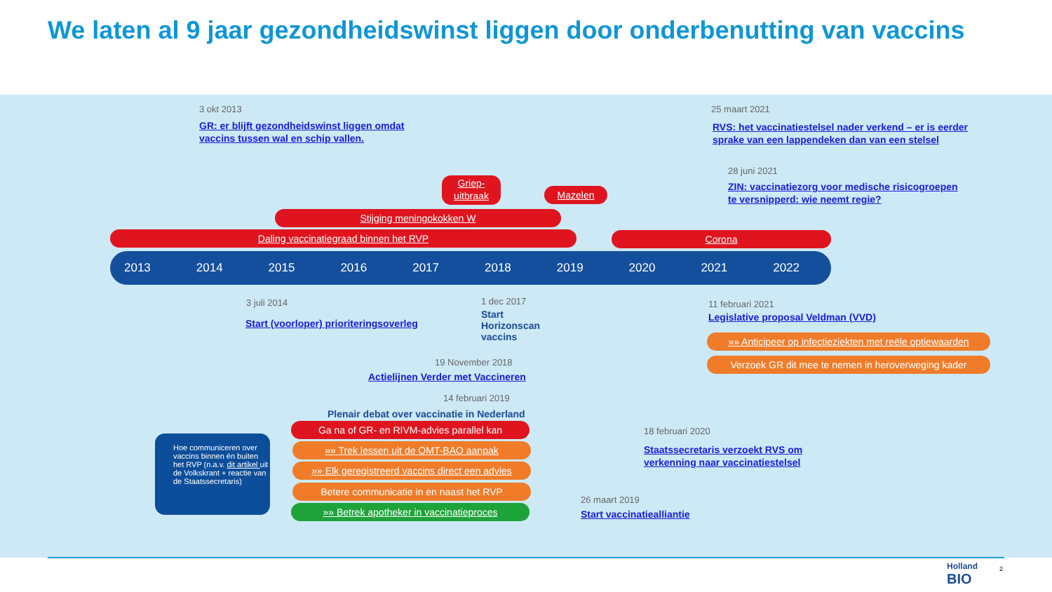We laten al 9 jaar gezondheidswinst liggen door onderbenutting van vaccins
3 okt 2013
GR: er blijft gezondheidswinst liggen omdat
vaccins tussen wal en schip vallen.
25 maart 2021
RVS: het vaccinatiestelsel nader verkend – er is eerder
sprake van een lappendeken dan van een stelsel
28 juni 2021
ZIN: vaccinatiezorg voor medische risicogroepen
te versnipperd: wie neemt regie?
Griep-
uitbraak
Mazelen
Stijging meningokokken W
Daling vaccinatiegraad binnen het RVP Corona
2013 2014 2015 2016 2017 2018 2019 2020 2021 2022
3 juli 2014
Start (voorloper) prioriteringsoverleg
1 dec 2017
Start
Horizonscan
vaccins
11 februari 2021
Legislative proposal Veldman (VVD)
»» Anticipeer op infectieziekten met reële optiewaarden
Verzoek GR dit mee te nemen in heroverweging kader
19 November 2018
Actielijnen Verder met Vaccineren
14 februari 2019
Plenair debat over vaccinatie in Nederland
Ga na of GR- en RIVM-advies parallel kan
»» Trek lessen uit de OMT-BAO aanpak
»» Elk geregistreerd vaccins direct een advies
Betere communicatie in en naast het RVP
»» Betrek apotheker in vaccinatieproces
Hoe communiceren over vaccins binnen én buiten het RVP (n.a.v. dit artikel uit de Volkskrant + reactie van de Staatssecretaris)
18 februari 2020
Staatssecretaris verzoekt RVS om
verkenning naar vaccinatiestelsel
26 maart 2019
Start vaccinatiealliantie
Holland
BIO
2